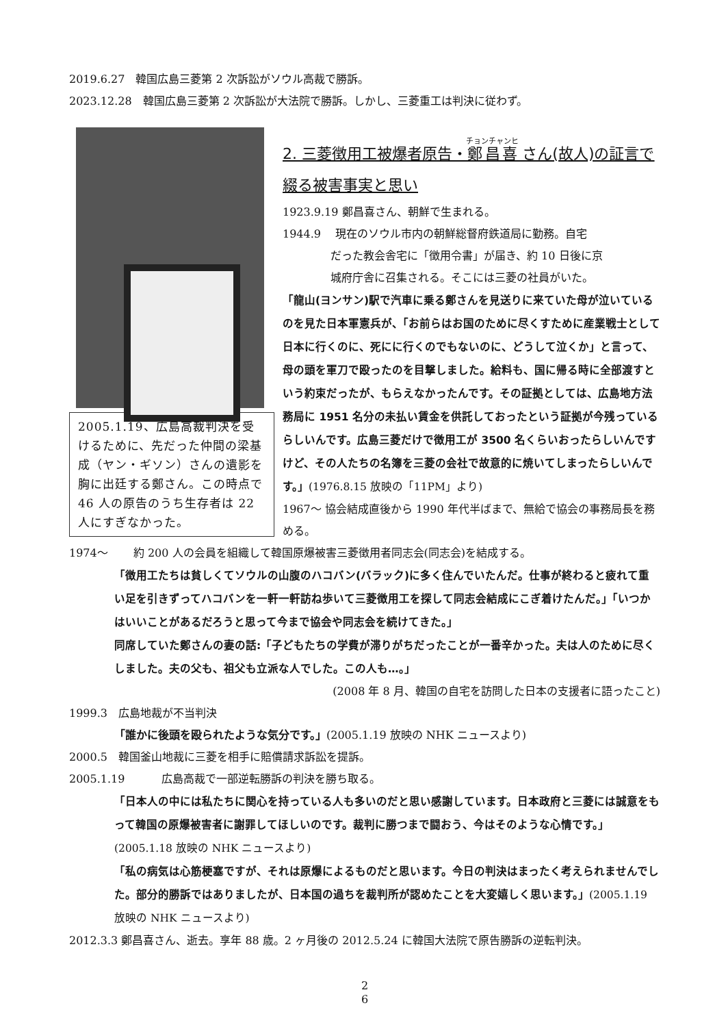2019.6.27　韓国広島三菱第 2 次訴訟がソウル高裁で勝訴。
2023.12.28　韓国広島三菱第 2 次訴訟が大法院で勝訴。しかし、三菱重工は判決に従わず。
2005.1.19、広島高裁判決を受けるために、先だった仲間の梁基成（ヤン・ギソン）さんの遺影を胸に出廷する鄭さん。この時点で 46 人の原告のうち生存者は 22 人にすぎなかった。
2. 三菱徴用工被爆者原告・鄭昌喜 さん(故人)の証言で綴る被害事実と思い
1923.9.19 鄭昌喜さん、朝鮮で生まれる。
1944.9　 現在のソウル市内の朝鮮総督府鉄道局に勤務。自宅
だった教会舎宅に「徴用令書」が届き、約 10 日後に京
城府庁舎に召集される。そこには三菱の社員がいた。
「龍山(ヨンサン)駅で汽車に乗る鄭さんを見送りに来ていた母が泣いているのを見た日本軍憲兵が、「お前らはお国のために尽くすために産業戦士として日本に行くのに、死にに行くのでもないのに、どうして泣くか」と言って、母の頭を軍刀で殴ったのを目撃しました。給料も、国に帰る時に全部渡すという約束だったが、もらえなかったんです。その証拠としては、広島地方法務局に 1951 名分の未払い賃金を供託しておったという証拠が今残っているらしいんです。広島三菱だけで徴用工が 3500 名くらいおったらしいんですけど、その人たちの名簿を三菱の会社で故意的に焼いてしまったらしいんです。」(1976.8.15 放映の「11PM」より)
1967～ 協会結成直後から 1990 年代半ばまで、無給で協会の事務局長を務める。
1974～　　 約 200 人の会員を組織して韓国原爆被害三菱徴用者同志会(同志会)を結成する。
「徴用工たちは貧しくてソウルの山腹のハコバン(バラック)に多く住んでいたんだ。仕事が終わると疲れて重い足を引きずってハコバンを一軒一軒訪ね歩いて三菱徴用工を探して同志会結成にこぎ着けたんだ。」「いつかはいいことがあるだろうと思って今まで協会や同志会を続けてきた。」
同席していた鄭さんの妻の話:「子どもたちの学費が滞りがちだったことが一番辛かった。夫は人のために尽くしました。夫の父も、祖父も立派な人でした。この人も…。」
(2008 年 8 月、韓国の自宅を訪問した日本の支援者に語ったこと)
1999.3　広島地裁が不当判決
「誰かに後頭を殴られたような気分です。」(2005.1.19 放映の NHK ニュースより)
2000.5　韓国釜山地裁に三菱を相手に賠償請求訴訟を提訴。
2005.1.19　　　 広島高裁で一部逆転勝訴の判決を勝ち取る。
「日本人の中には私たちに関心を持っている人も多いのだと思い感謝しています。日本政府と三菱には誠意をもって韓国の原爆被害者に謝罪してほしいのです。裁判に勝つまで闘おう、今はそのような心情です。」(2005.1.18 放映の NHK ニュースより)
「私の病気は心筋梗塞ですが、それは原爆によるものだと思います。今日の判決はまったく考えられませんでした。部分的勝訴ではありましたが、日本国の過ちを裁判所が認めたことを大変嬉しく思います。」(2005.1.19 放映の NHK ニュースより)
2012.3.3 鄭昌喜さん、逝去。享年 88 歳。2 ヶ月後の 2012.5.24 に韓国大法院で原告勝訴の逆転判決。
2
6